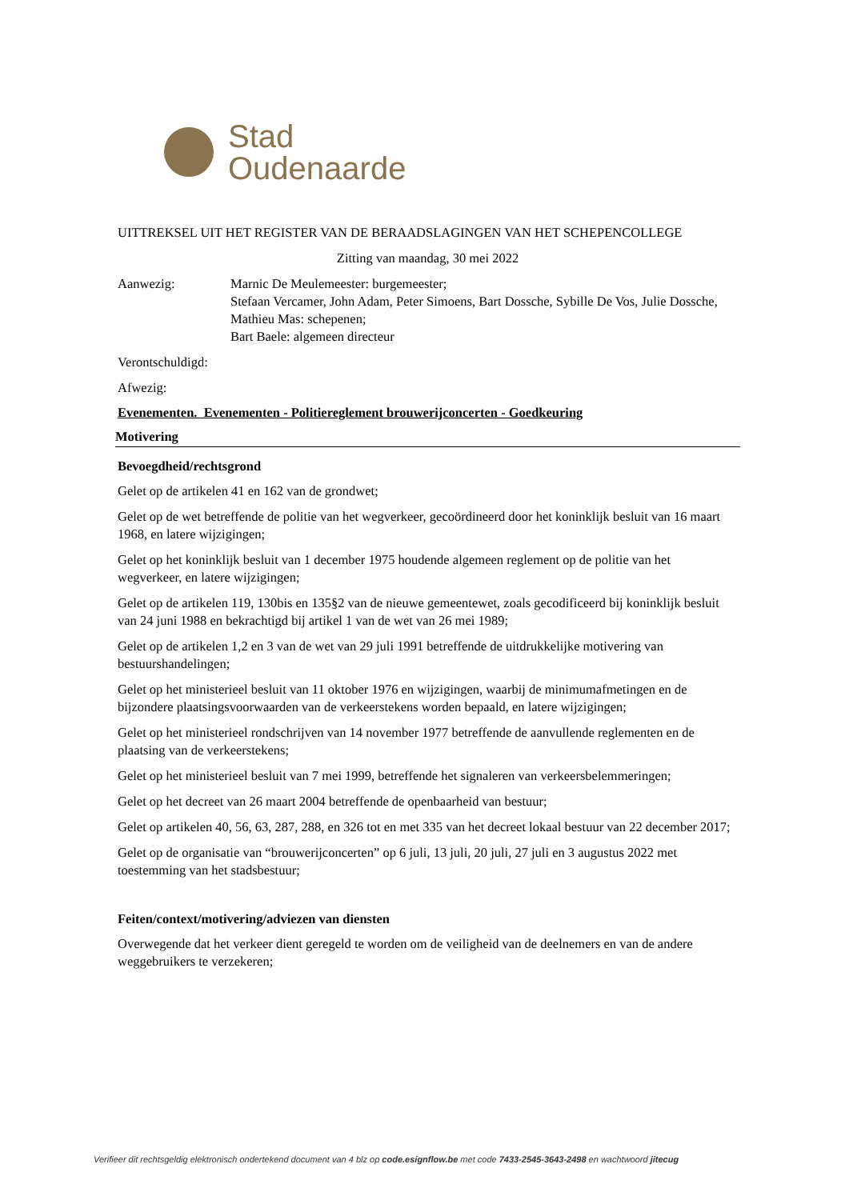Stad
Oudenaarde
UITTREKSEL UIT HET REGISTER VAN DE BERAADSLAGINGEN VAN HET SCHEPENCOLLEGE
Zitting van maandag, 30 mei 2022
Aanwezig: Marnic De Meulemeester: burgemeester;
Stefaan Vercamer, John Adam, Peter Simoens, Bart Dossche, Sybille De Vos, Julie Dossche, Mathieu Mas: schepenen;
Bart Baele: algemeen directeur
Verontschuldigd:
Afwezig:
Evenementen. Evenementen - Politiereglement brouwerijconcerten - Goedkeuring
Motivering
Bevoegdheid/rechtsgrond
Gelet op de artikelen 41 en 162 van de grondwet;
Gelet op de wet betreffende de politie van het wegverkeer, gecoördineerd door het koninklijk besluit van 16 maart 1968, en latere wijzigingen;
Gelet op het koninklijk besluit van 1 december 1975 houdende algemeen reglement op de politie van het wegverkeer, en latere wijzigingen;
Gelet op de artikelen 119, 130bis en 135§2 van de nieuwe gemeentewet, zoals gecodificeerd bij koninklijk besluit van 24 juni 1988 en bekrachtigd bij artikel 1 van de wet van 26 mei 1989;
Gelet op de artikelen 1,2 en 3 van de wet van 29 juli 1991 betreffende de uitdrukkelijke motivering van bestuurshandelingen;
Gelet op het ministerieel besluit van 11 oktober 1976 en wijzigingen, waarbij de minimumafmetingen en de bijzondere plaatsingsvoorwaarden van de verkeerstekens worden bepaald, en latere wijzigingen;
Gelet op het ministerieel rondschrijven van 14 november 1977 betreffende de aanvullende reglementen en de plaatsing van de verkeerstekens;
Gelet op het ministerieel besluit van 7 mei 1999, betreffende het signaleren van verkeersbelemmeringen;
Gelet op het decreet van 26 maart 2004 betreffende de openbaarheid van bestuur;
Gelet op artikelen 40, 56, 63, 287, 288, en 326 tot en met 335 van het decreet lokaal bestuur van 22 december 2017;
Gelet op de organisatie van “brouwerijconcerten” op 6 juli, 13 juli, 20 juli, 27 juli en 3 augustus 2022 met toestemming van het stadsbestuur;
Feiten/context/motivering/adviezen van diensten
Overwegende dat het verkeer dient geregeld te worden om de veiligheid van de deelnemers en van de andere weggebruikers te verzekeren;
Verifieer dit rechtsgeldig elektronisch ondertekend document van 4 blz op code.esignflow.be met code 7433-2545-3643-2498 en wachtwoord jitecug